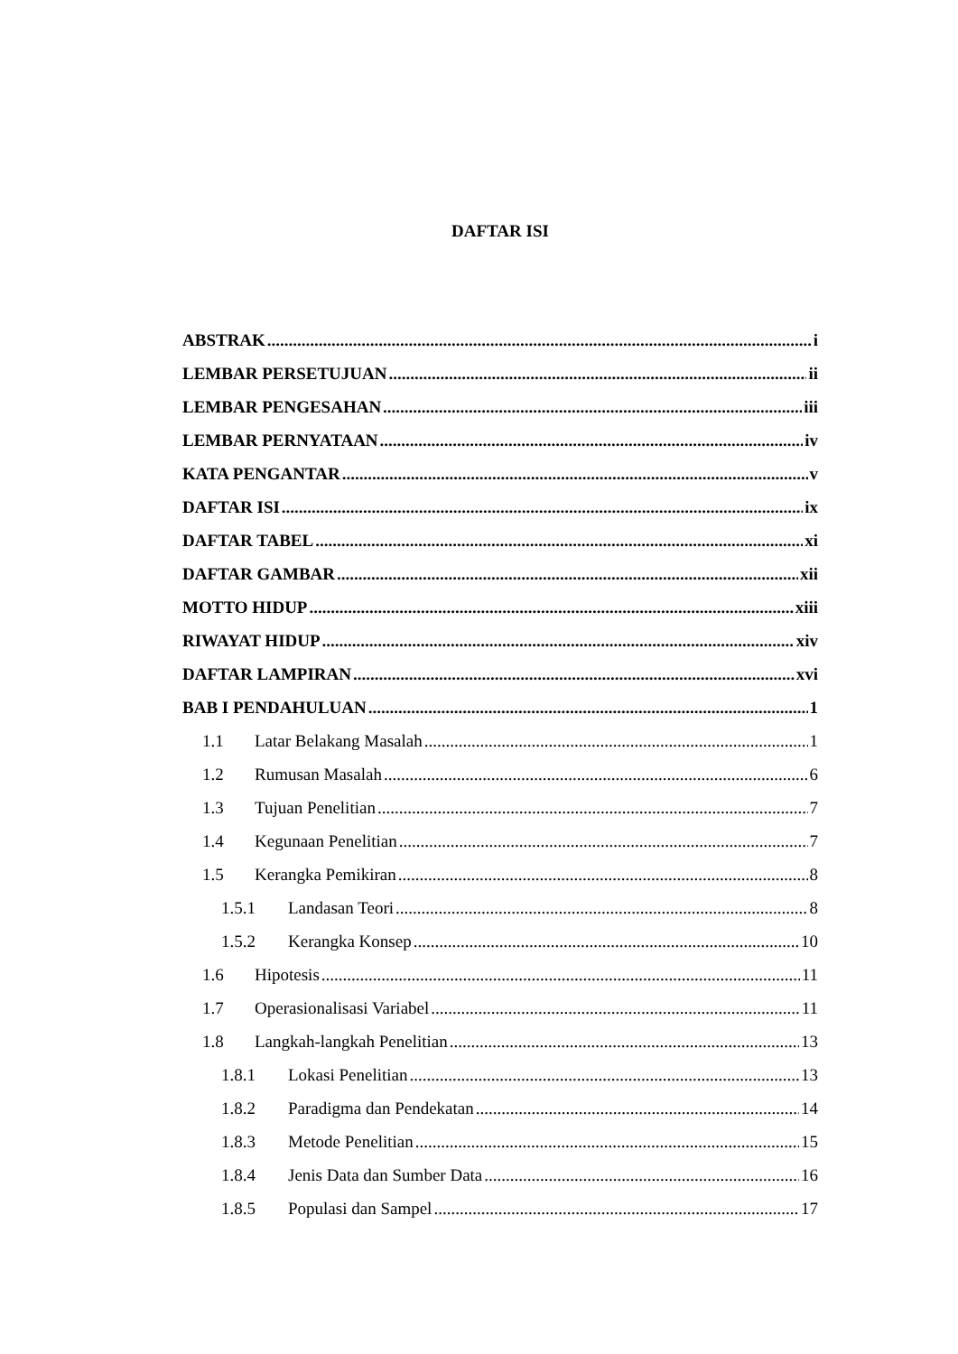DAFTAR ISI
ABSTRAK i
LEMBAR PERSETUJUAN ii
LEMBAR PENGESAHAN iii
LEMBAR PERNYATAAN iv
KATA PENGANTAR v
DAFTAR ISI ix
DAFTAR TABEL xi
DAFTAR GAMBAR xii
MOTTO HIDUP xiii
RIWAYAT HIDUP xiv
DAFTAR LAMPIRAN xvi
BAB I PENDAHULUAN 1
1.1 Latar Belakang Masalah 1
1.2 Rumusan Masalah 6
1.3 Tujuan Penelitian 7
1.4 Kegunaan Penelitian 7
1.5 Kerangka Pemikiran 8
1.5.1 Landasan Teori 8
1.5.2 Kerangka Konsep 10
1.6 Hipotesis 11
1.7 Operasionalisasi Variabel 11
1.8 Langkah-langkah Penelitian 13
1.8.1 Lokasi Penelitian 13
1.8.2 Paradigma dan Pendekatan 14
1.8.3 Metode Penelitian 15
1.8.4 Jenis Data dan Sumber Data 16
1.8.5 Populasi dan Sampel 17